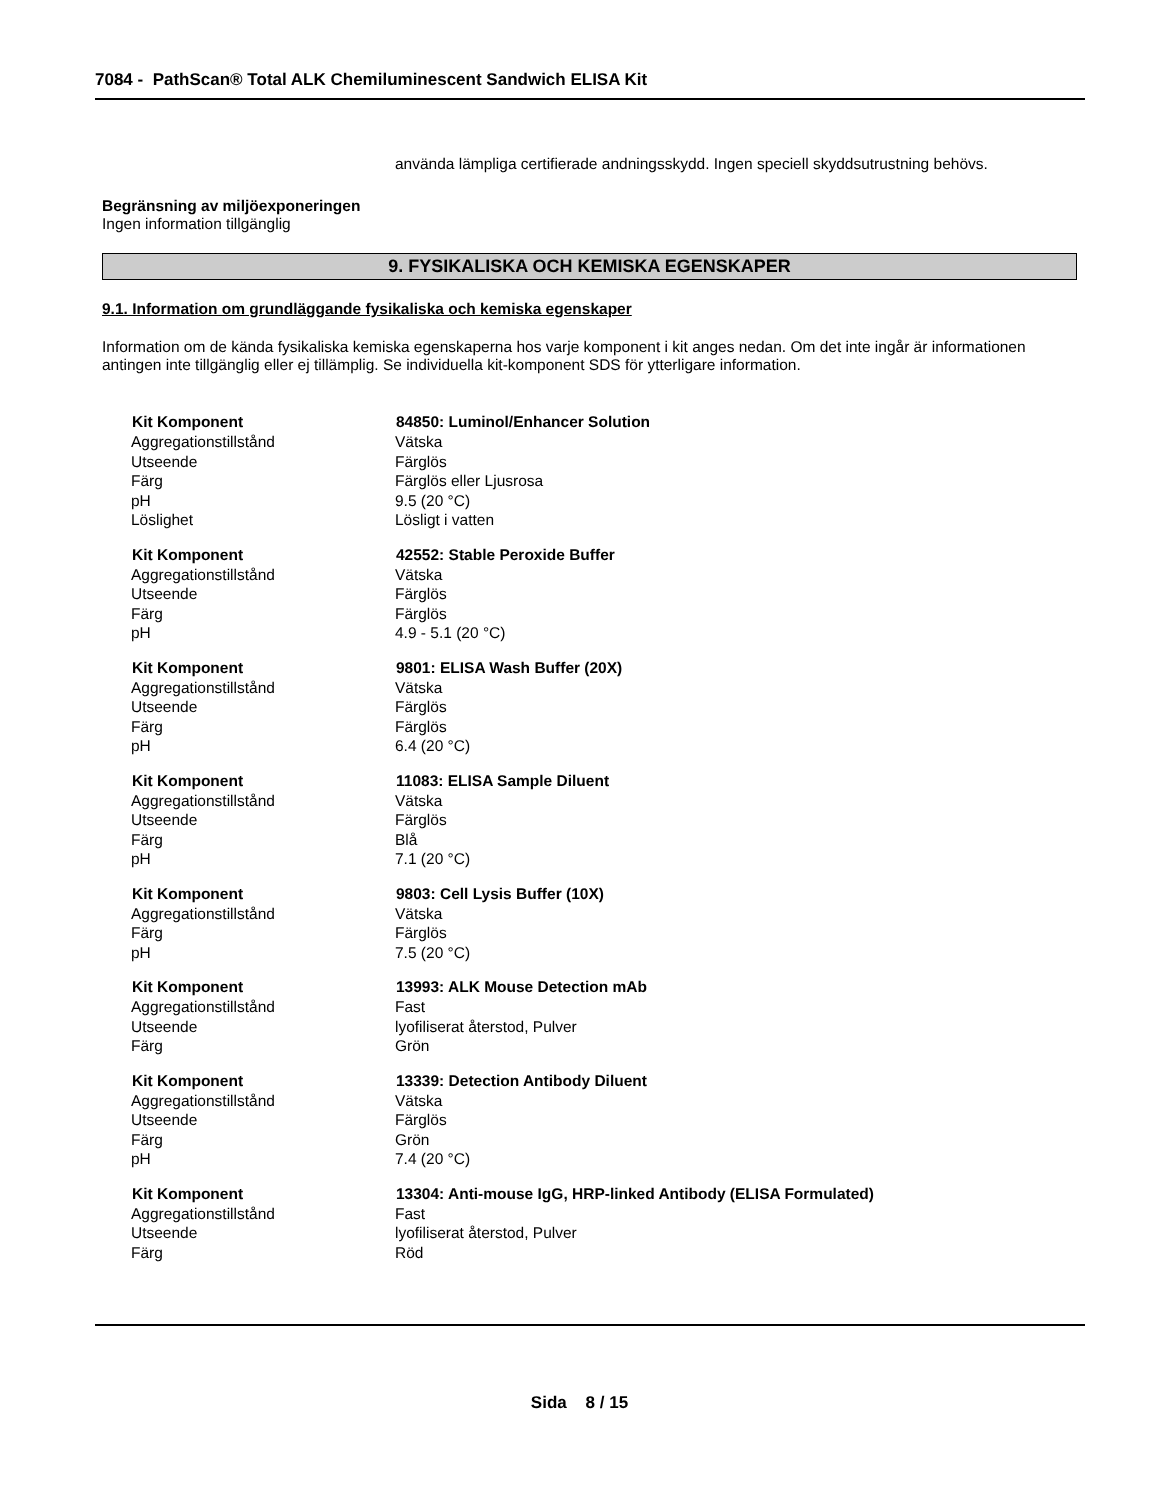7084 - PathScan® Total ALK Chemiluminescent Sandwich ELISA Kit
använda lämpliga certifierade andningsskydd. Ingen speciell skyddsutrustning behövs.
Begränsning av miljöexponeringen
Ingen information tillgänglig
9. FYSIKALISKA OCH KEMISKA EGENSKAPER
9.1. Information om grundläggande fysikaliska och kemiska egenskaper
Information om de kända fysikaliska kemiska egenskaperna hos varje komponent i kit anges nedan. Om det inte ingår är informationen antingen inte tillgänglig eller ej tillämplig. Se individuella kit-komponent SDS för ytterligare information.
| Kit Komponent | 84850: Luminol/Enhancer Solution |
| --- | --- |
| Aggregationstillstånd | Vätska |
| Utseende | Färglös |
| Färg | Färglös eller Ljusrosa |
| pH | 9.5 (20 °C) |
| Löslighet | Lösligt i vatten |
| Kit Komponent | 42552: Stable Peroxide Buffer |
| Aggregationstillstånd | Vätska |
| Utseende | Färglös |
| Färg | Färglös |
| pH | 4.9 - 5.1 (20 °C) |
| Kit Komponent | 9801: ELISA Wash Buffer (20X) |
| Aggregationstillstånd | Vätska |
| Utseende | Färglös |
| Färg | Färglös |
| pH | 6.4 (20 °C) |
| Kit Komponent | 11083: ELISA Sample Diluent |
| Aggregationstillstånd | Vätska |
| Utseende | Färglös |
| Färg | Blå |
| pH | 7.1 (20 °C) |
| Kit Komponent | 9803: Cell Lysis Buffer (10X) |
| Aggregationstillstånd | Vätska |
| Färg | Färglös |
| pH | 7.5 (20 °C) |
| Kit Komponent | 13993: ALK Mouse Detection mAb |
| Aggregationstillstånd | Fast |
| Utseende | lyofiliserat återstod, Pulver |
| Färg | Grön |
| Kit Komponent | 13339: Detection Antibody Diluent |
| Aggregationstillstånd | Vätska |
| Utseende | Färglös |
| Färg | Grön |
| pH | 7.4 (20 °C) |
| Kit Komponent | 13304: Anti-mouse IgG, HRP-linked Antibody (ELISA Formulated) |
| Aggregationstillstånd | Fast |
| Utseende | lyofiliserat återstod, Pulver |
| Färg | Röd |
Sida 8 / 15